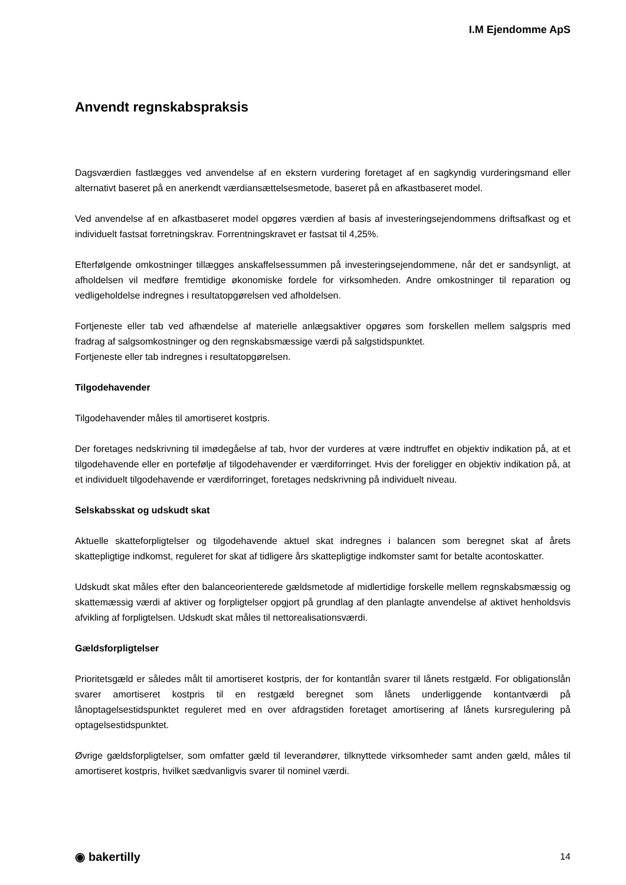I.M Ejendomme ApS
Anvendt regnskabspraksis
Dagsværdien fastlægges ved anvendelse af en ekstern vurdering foretaget af en sagkyndig vurderingsmand eller alternativt baseret på en anerkendt værdiansættelsesmetode, baseret på en afkastbaseret model.
Ved anvendelse af en afkastbaseret model opgøres værdien af basis af investeringsejendommens driftsafkast og et individuelt fastsat forretningskrav. Forrentningskravet er fastsat til 4,25%.
Efterfølgende omkostninger tillægges anskaffelsessummen på investeringsejendommene, når det er sandsynligt, at afholdelsen vil medføre fremtidige økonomiske fordele for virksomheden. Andre omkostninger til reparation og vedligeholdelse indregnes i resultatopgørelsen ved afholdelsen.
Fortjeneste eller tab ved afhændelse af materielle anlægsaktiver opgøres som forskellen mellem salgspris med fradrag af salgsomkostninger og den regnskabsmæssige værdi på salgstidspunktet.
Fortjeneste eller tab indregnes i resultatopgørelsen.
Tilgodehavender
Tilgodehavender måles til amortiseret kostpris.
Der foretages nedskrivning til imødegåelse af tab, hvor der vurderes at være indtruffet en objektiv indikation på, at et tilgodehavende eller en portefølje af tilgodehavender er værdiforringet. Hvis der foreligger en objektiv indikation på, at et individuelt tilgodehavende er værdiforringet, foretages nedskrivning på individuelt niveau.
Selskabsskat og udskudt skat
Aktuelle skatteforpligtelser og tilgodehavende aktuel skat indregnes i balancen som beregnet skat af årets skattepligtige indkomst, reguleret for skat af tidligere års skattepligtige indkomster samt for betalte acontoskatter.
Udskudt skat måles efter den balanceorienterede gældsmetode af midlertidige forskelle mellem regnskabsmæssig og skattemæssig værdi af aktiver og forpligtelser opgjort på grundlag af den planlagte anvendelse af aktivet henholdsvis afvikling af forpligtelsen. Udskudt skat måles til nettorealisationsværdi.
Gældsforpligtelser
Prioritetsgæld er således målt til amortiseret kostpris, der for kontantlån svarer til lånets restgæld. For obligationslån svarer amortiseret kostpris til en restgæld beregnet som lånets underliggende kontantværdi på lånoptagelsestidspunktet reguleret med en over afdragstiden foretaget amortisering af lånets kursregulering på optagelsestidspunktet.
Øvrige gældsforpligtelser, som omfatter gæld til leverandører, tilknyttede virksomheder samt anden gæld, måles til amortiseret kostpris, hvilket sædvanligvis svarer til nominel værdi.
◉ bakertilly 14